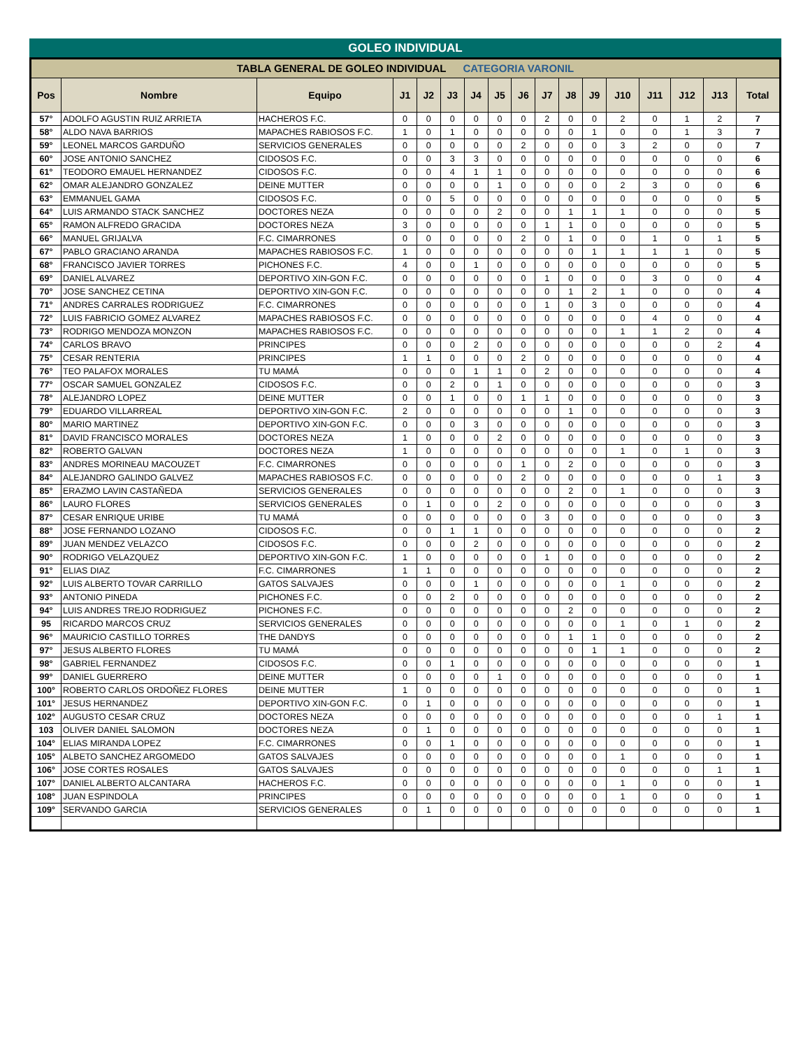GOLEO INDIVIDUAL
| TABLA GENERAL DE GOLEO INDIVIDUAL CATEGORIA VARONIL | | | | | | | | | | | | | | | | |
| Pos | Nombre | Equipo | J1 | J2 | J3 | J4 | J5 | J6 | J7 | J8 | J9 | J10 | J11 | J12 | J13 | Total |
| 57° | ADOLFO AGUSTIN RUIZ ARRIETA | HACHEROS F.C. | 0 | 0 | 0 | 0 | 0 | 0 | 2 | 0 | 0 | 2 | 0 | 1 | 2 | 7 |
| 58° | ALDO NAVA BARRIOS | MAPACHES RABIOSOS F.C. | 1 | 0 | 1 | 0 | 0 | 0 | 0 | 0 | 1 | 0 | 0 | 1 | 3 | 7 |
| 59° | LEONEL MARCOS GARDUÑO | SERVICIOS GENERALES | 0 | 0 | 0 | 0 | 0 | 2 | 0 | 0 | 0 | 3 | 2 | 0 | 0 | 7 |
| 60° | JOSE ANTONIO SANCHEZ | CIDOSOS F.C. | 0 | 0 | 3 | 3 | 0 | 0 | 0 | 0 | 0 | 0 | 0 | 0 | 0 | 6 |
| 61° | TEODORO EMAUEL HERNANDEZ | CIDOSOS F.C. | 0 | 0 | 4 | 1 | 1 | 0 | 0 | 0 | 0 | 0 | 0 | 0 | 0 | 6 |
| 62° | OMAR ALEJANDRO GONZALEZ | DEINE MUTTER | 0 | 0 | 0 | 0 | 1 | 0 | 0 | 0 | 0 | 2 | 3 | 0 | 0 | 6 |
| 63° | EMMANUEL GAMA | CIDOSOS F.C. | 0 | 0 | 5 | 0 | 0 | 0 | 0 | 0 | 0 | 0 | 0 | 0 | 0 | 5 |
| 64° | LUIS ARMANDO STACK SANCHEZ | DOCTORES NEZA | 0 | 0 | 0 | 0 | 2 | 0 | 0 | 1 | 1 | 1 | 0 | 0 | 0 | 5 |
| 65° | RAMON ALFREDO GRACIDA | DOCTORES NEZA | 3 | 0 | 0 | 0 | 0 | 0 | 1 | 1 | 0 | 0 | 0 | 0 | 0 | 5 |
| 66° | MANUEL GRIJALVA | F.C. CIMARRONES | 0 | 0 | 0 | 0 | 0 | 2 | 0 | 1 | 0 | 0 | 1 | 0 | 1 | 5 |
| 67° | PABLO GRACIANO ARANDA | MAPACHES RABIOSOS F.C. | 1 | 0 | 0 | 0 | 0 | 0 | 0 | 0 | 1 | 1 | 1 | 1 | 0 | 5 |
| 68° | FRANCISCO JAVIER TORRES | PICHONES F.C. | 4 | 0 | 0 | 1 | 0 | 0 | 0 | 0 | 0 | 0 | 0 | 0 | 0 | 5 |
| 69° | DANIEL ALVAREZ | DEPORTIVO XIN-GON F.C. | 0 | 0 | 0 | 0 | 0 | 0 | 1 | 0 | 0 | 0 | 3 | 0 | 0 | 4 |
| 70° | JOSE SANCHEZ CETINA | DEPORTIVO XIN-GON F.C. | 0 | 0 | 0 | 0 | 0 | 0 | 0 | 1 | 2 | 1 | 0 | 0 | 0 | 4 |
| 71° | ANDRES CARRALES RODRIGUEZ | F.C. CIMARRONES | 0 | 0 | 0 | 0 | 0 | 0 | 1 | 0 | 3 | 0 | 0 | 0 | 0 | 4 |
| 72° | LUIS FABRICIO GOMEZ ALVAREZ | MAPACHES RABIOSOS F.C. | 0 | 0 | 0 | 0 | 0 | 0 | 0 | 0 | 0 | 0 | 4 | 0 | 0 | 4 |
| 73° | RODRIGO MENDOZA MONZON | MAPACHES RABIOSOS F.C. | 0 | 0 | 0 | 0 | 0 | 0 | 0 | 0 | 0 | 1 | 1 | 2 | 0 | 4 |
| 74° | CARLOS BRAVO | PRINCIPES | 0 | 0 | 0 | 2 | 0 | 0 | 0 | 0 | 0 | 0 | 0 | 0 | 2 | 4 |
| 75° | CESAR RENTERIA | PRINCIPES | 1 | 1 | 0 | 0 | 0 | 2 | 0 | 0 | 0 | 0 | 0 | 0 | 0 | 4 |
| 76° | TEO PALAFOX MORALES | TU MAMÁ | 0 | 0 | 0 | 1 | 1 | 0 | 2 | 0 | 0 | 0 | 0 | 0 | 0 | 4 |
| 77° | OSCAR SAMUEL GONZALEZ | CIDOSOS F.C. | 0 | 0 | 2 | 0 | 1 | 0 | 0 | 0 | 0 | 0 | 0 | 0 | 0 | 3 |
| 78° | ALEJANDRO LOPEZ | DEINE MUTTER | 0 | 0 | 1 | 0 | 0 | 1 | 1 | 0 | 0 | 0 | 0 | 0 | 0 | 3 |
| 79° | EDUARDO VILLARREAL | DEPORTIVO XIN-GON F.C. | 2 | 0 | 0 | 0 | 0 | 0 | 0 | 1 | 0 | 0 | 0 | 0 | 0 | 3 |
| 80° | MARIO MARTINEZ | DEPORTIVO XIN-GON F.C. | 0 | 0 | 0 | 3 | 0 | 0 | 0 | 0 | 0 | 0 | 0 | 0 | 0 | 3 |
| 81° | DAVID FRANCISCO MORALES | DOCTORES NEZA | 1 | 0 | 0 | 0 | 2 | 0 | 0 | 0 | 0 | 0 | 0 | 0 | 0 | 3 |
| 82° | ROBERTO GALVAN | DOCTORES NEZA | 1 | 0 | 0 | 0 | 0 | 0 | 0 | 0 | 0 | 1 | 0 | 1 | 0 | 3 |
| 83° | ANDRES MORINEAU MACOUZET | F.C. CIMARRONES | 0 | 0 | 0 | 0 | 0 | 1 | 0 | 2 | 0 | 0 | 0 | 0 | 0 | 3 |
| 84° | ALEJANDRO GALINDO GALVEZ | MAPACHES RABIOSOS F.C. | 0 | 0 | 0 | 0 | 0 | 2 | 0 | 0 | 0 | 0 | 0 | 0 | 1 | 3 |
| 85° | ERAZMO LAVIN CASTAÑEDA | SERVICIOS GENERALES | 0 | 0 | 0 | 0 | 0 | 0 | 0 | 2 | 0 | 1 | 0 | 0 | 0 | 3 |
| 86° | LAURO FLORES | SERVICIOS GENERALES | 0 | 1 | 0 | 0 | 2 | 0 | 0 | 0 | 0 | 0 | 0 | 0 | 0 | 3 |
| 87° | CESAR ENRIQUE URIBE | TU MAMÁ | 0 | 0 | 0 | 0 | 0 | 0 | 3 | 0 | 0 | 0 | 0 | 0 | 0 | 3 |
| 88° | JOSE FERNANDO LOZANO | CIDOSOS F.C. | 0 | 0 | 1 | 1 | 0 | 0 | 0 | 0 | 0 | 0 | 0 | 0 | 0 | 2 |
| 89° | JUAN MENDEZ VELAZCO | CIDOSOS F.C. | 0 | 0 | 0 | 2 | 0 | 0 | 0 | 0 | 0 | 0 | 0 | 0 | 0 | 2 |
| 90° | RODRIGO VELAZQUEZ | DEPORTIVO XIN-GON F.C. | 1 | 0 | 0 | 0 | 0 | 0 | 1 | 0 | 0 | 0 | 0 | 0 | 0 | 2 |
| 91° | ELIAS DIAZ | F.C. CIMARRONES | 1 | 1 | 0 | 0 | 0 | 0 | 0 | 0 | 0 | 0 | 0 | 0 | 0 | 2 |
| 92° | LUIS ALBERTO TOVAR CARRILLO | GATOS SALVAJES | 0 | 0 | 0 | 1 | 0 | 0 | 0 | 0 | 0 | 1 | 0 | 0 | 0 | 2 |
| 93° | ANTONIO PINEDA | PICHONES F.C. | 0 | 0 | 2 | 0 | 0 | 0 | 0 | 0 | 0 | 0 | 0 | 0 | 0 | 2 |
| 94° | LUIS ANDRES TREJO RODRIGUEZ | PICHONES F.C. | 0 | 0 | 0 | 0 | 0 | 0 | 0 | 2 | 0 | 0 | 0 | 0 | 0 | 2 |
| 95 | RICARDO MARCOS CRUZ | SERVICIOS GENERALES | 0 | 0 | 0 | 0 | 0 | 0 | 0 | 0 | 0 | 1 | 0 | 1 | 0 | 2 |
| 96° | MAURICIO CASTILLO TORRES | THE DANDYS | 0 | 0 | 0 | 0 | 0 | 0 | 0 | 1 | 1 | 0 | 0 | 0 | 0 | 2 |
| 97° | JESUS ALBERTO FLORES | TU MAMÁ | 0 | 0 | 0 | 0 | 0 | 0 | 0 | 0 | 1 | 1 | 0 | 0 | 0 | 2 |
| 98° | GABRIEL FERNANDEZ | CIDOSOS F.C. | 0 | 0 | 1 | 0 | 0 | 0 | 0 | 0 | 0 | 0 | 0 | 0 | 0 | 1 |
| 99° | DANIEL GUERRERO | DEINE MUTTER | 0 | 0 | 0 | 0 | 1 | 0 | 0 | 0 | 0 | 0 | 0 | 0 | 0 | 1 |
| 100° | ROBERTO CARLOS ORDOÑEZ FLORES | DEINE MUTTER | 1 | 0 | 0 | 0 | 0 | 0 | 0 | 0 | 0 | 0 | 0 | 0 | 0 | 1 |
| 101° | JESUS HERNANDEZ | DEPORTIVO XIN-GON F.C. | 0 | 1 | 0 | 0 | 0 | 0 | 0 | 0 | 0 | 0 | 0 | 0 | 0 | 1 |
| 102° | AUGUSTO CESAR CRUZ | DOCTORES NEZA | 0 | 0 | 0 | 0 | 0 | 0 | 0 | 0 | 0 | 0 | 0 | 0 | 1 | 1 |
| 103 | OLIVER DANIEL SALOMON | DOCTORES NEZA | 0 | 1 | 0 | 0 | 0 | 0 | 0 | 0 | 0 | 0 | 0 | 0 | 0 | 1 |
| 104° | ELIAS MIRANDA LOPEZ | F.C. CIMARRONES | 0 | 0 | 1 | 0 | 0 | 0 | 0 | 0 | 0 | 0 | 0 | 0 | 0 | 1 |
| 105° | ALBETO SANCHEZ ARGOMEDO | GATOS SALVAJES | 0 | 0 | 0 | 0 | 0 | 0 | 0 | 0 | 0 | 1 | 0 | 0 | 0 | 1 |
| 106° | JOSE CORTES ROSALES | GATOS SALVAJES | 0 | 0 | 0 | 0 | 0 | 0 | 0 | 0 | 0 | 0 | 0 | 0 | 1 | 1 |
| 107° | DANIEL ALBERTO ALCANTARA | HACHEROS F.C. | 0 | 0 | 0 | 0 | 0 | 0 | 0 | 0 | 0 | 1 | 0 | 0 | 0 | 1 |
| 108° | JUAN ESPINDOLA | PRINCIPES | 0 | 0 | 0 | 0 | 0 | 0 | 0 | 0 | 0 | 1 | 0 | 0 | 0 | 1 |
| 109° | SERVANDO GARCIA | SERVICIOS GENERALES | 0 | 1 | 0 | 0 | 0 | 0 | 0 | 0 | 0 | 0 | 0 | 0 | 0 | 1 |